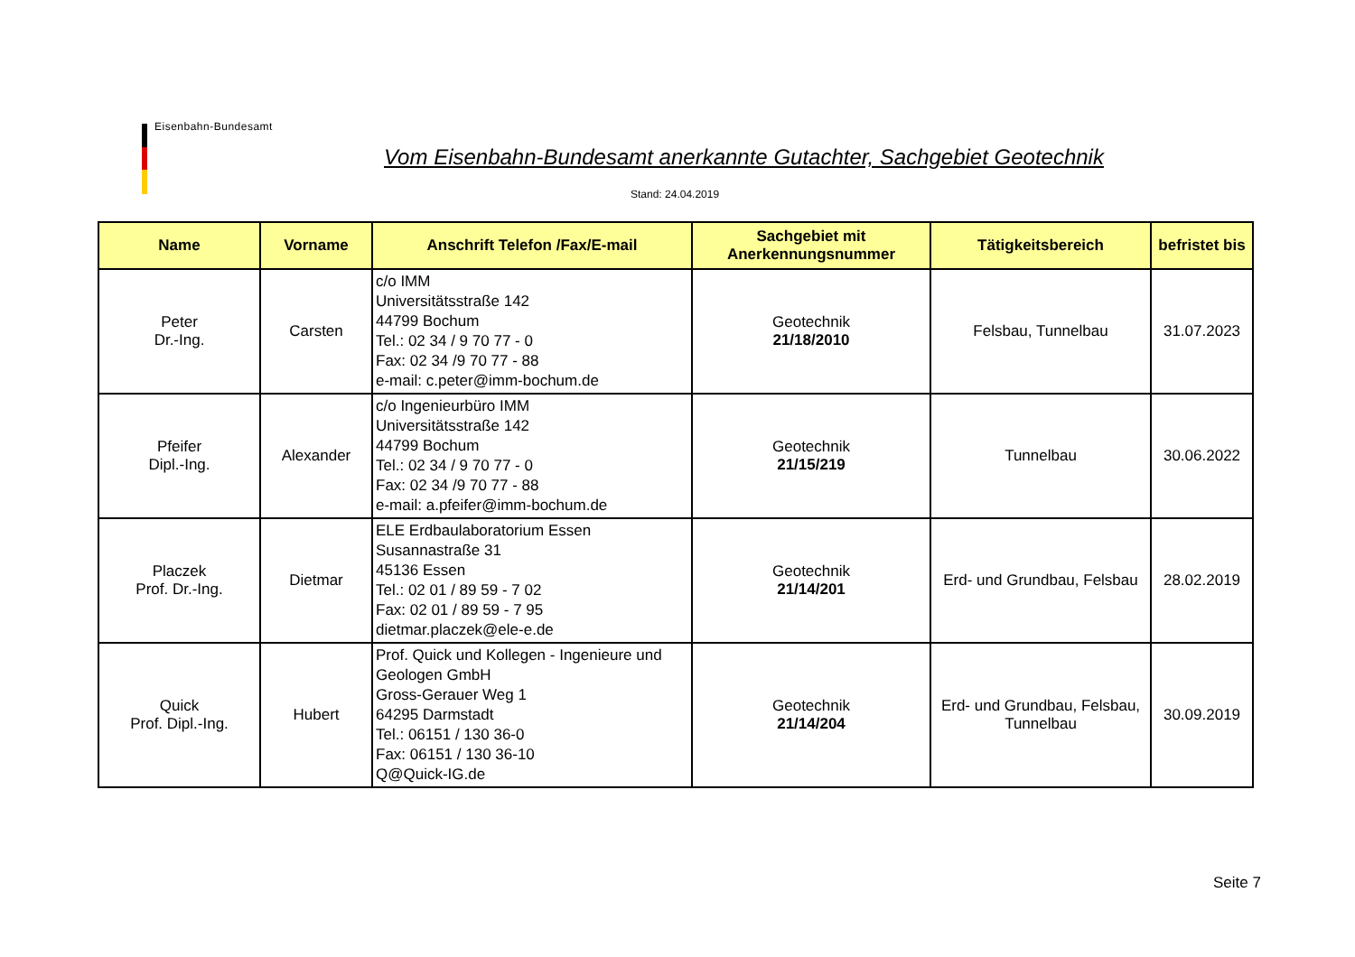Eisenbahn-Bundesamt
Vom Eisenbahn-Bundesamt anerkannte Gutachter, Sachgebiet Geotechnik
Stand: 24.04.2019
| Name | Vorname | Anschrift Telefon /Fax/E-mail | Sachgebiet mit Anerkennungsnummer | Tätigkeitsbereich | befristet bis |
| --- | --- | --- | --- | --- | --- |
| Peter Dr.-Ing. | Carsten | c/o IMM Universitätsstraße 142 44799 Bochum Tel.: 02 34 / 9 70 77 - 0 Fax: 02 34 /9 70 77 - 88 e-mail: c.peter@imm-bochum.de | Geotechnik 21/18/2010 | Felsbau, Tunnelbau | 31.07.2023 |
| Pfeifer Dipl.-Ing. | Alexander | c/o Ingenieurbüro IMM Universitätsstraße 142 44799 Bochum Tel.: 02 34 / 9 70 77 - 0 Fax: 02 34 /9 70 77 - 88 e-mail: a.pfeifer@imm-bochum.de | Geotechnik 21/15/219 | Tunnelbau | 30.06.2022 |
| Placzek Prof. Dr.-Ing. | Dietmar | ELE Erdbaulaboratorium Essen Susannastraße 31 45136 Essen Tel.: 02 01 / 89 59 - 7 02 Fax: 02 01 / 89 59 - 7 95 dietmar.placzek@ele-e.de | Geotechnik 21/14/201 | Erd- und Grundbau, Felsbau | 28.02.2019 |
| Quick Prof. Dipl.-Ing. | Hubert | Prof. Quick und Kollegen - Ingenieure und Geologen GmbH Gross-Gerauer Weg 1 64295 Darmstadt Tel.: 06151 / 130 36-0 Fax: 06151 / 130 36-10 Q@Quick-IG.de | Geotechnik 21/14/204 | Erd- und Grundbau, Felsbau, Tunnelbau | 30.09.2019 |
Seite 7